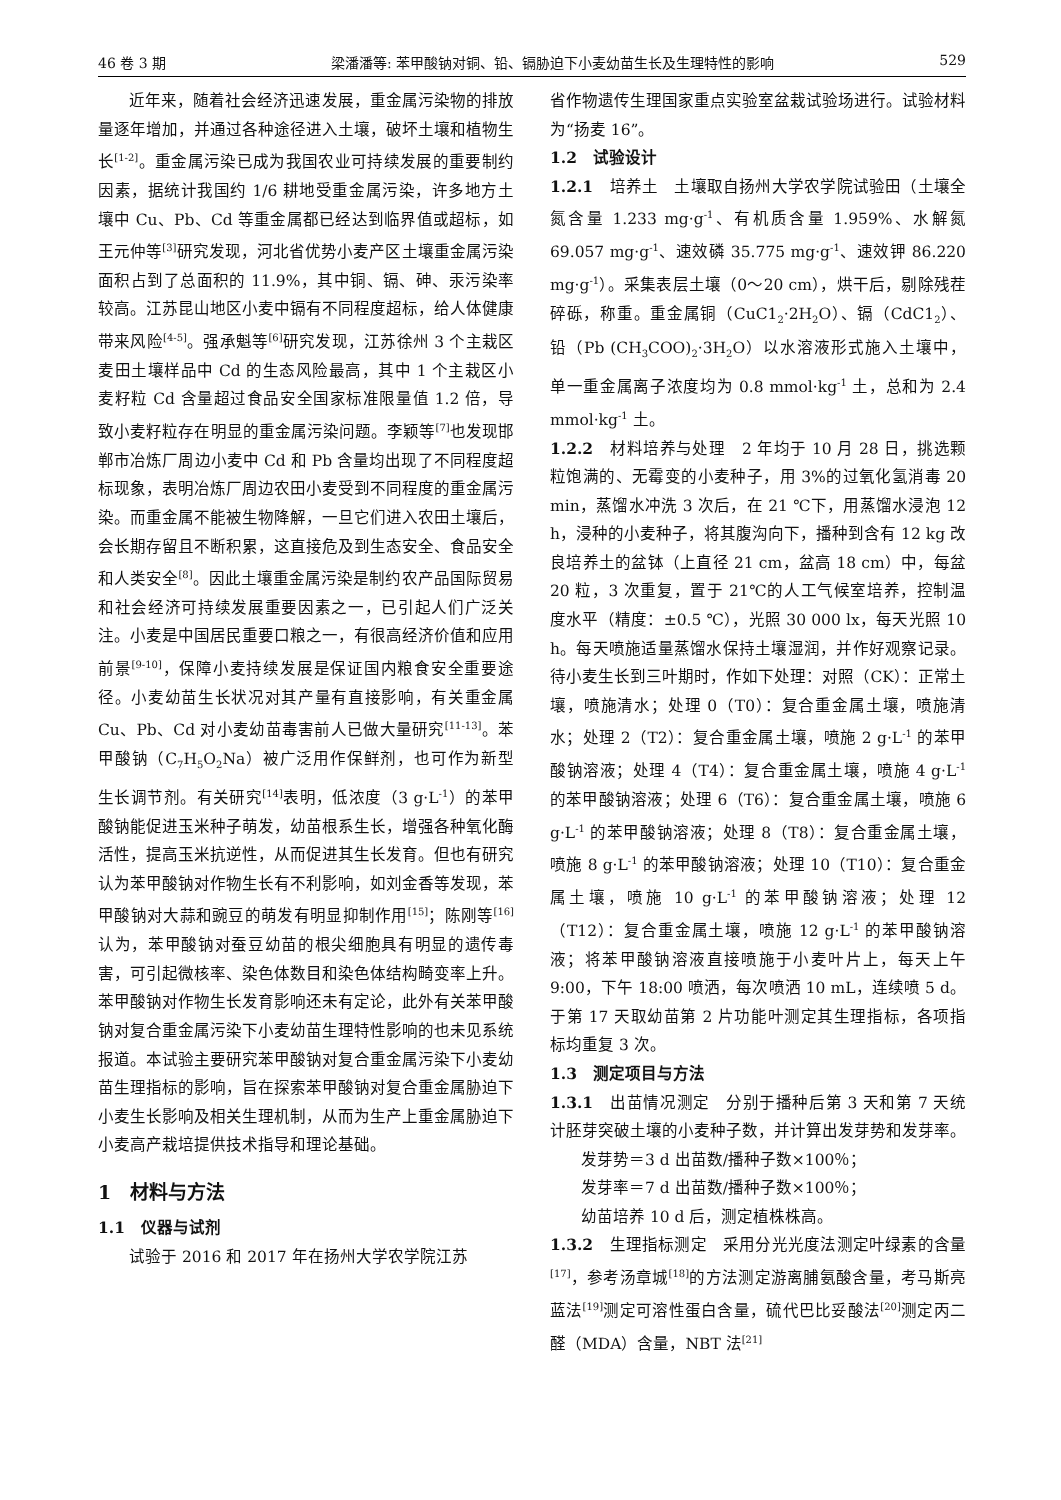46 卷 3 期 梁潘潘等: 苯甲酸钠对铜、铅、镉胁迫下小麦幼苗生长及生理特性的影响 529
近年来，随着社会经济迅速发展，重金属污染物的排放量逐年增加，并通过各种途径进入土壤，破坏土壤和植物生长<sup>[1-2]</sup>。重金属污染已成为我国农业可持续发展的重要制约因素，据统计我国约 1/6 耕地受重金属污染，许多地方土壤中 Cu、Pb、Cd 等重金属都已经达到临界值或超标，如王元仲等<sup>[3]</sup>研究发现，河北省优势小麦产区土壤重金属污染面积占到了总面积的 11.9%，其中铜、镉、砷、汞污染率较高。江苏昆山地区小麦中镉有不同程度超标，给人体健康带来风险<sup>[4-5]</sup>。强承魁等<sup>[6]</sup>研究发现，江苏徐州 3 个主栽区麦田土壤样品中 Cd 的生态风险最高，其中 1 个主栽区小麦籽粒 Cd 含量超过食品安全国家标准限量值 1.2 倍，导致小麦籽粒存在明显的重金属污染问题。李颖等<sup>[7]</sup>也发现邯郸市冶炼厂周边小麦中 Cd 和 Pb 含量均出现了不同程度超标现象，表明冶炼厂周边农田小麦受到不同程度的重金属污染。而重金属不能被生物降解，一旦它们进入农田土壤后，会长期存留且不断积累，这直接危及到生态安全、食品安全和人类安全<sup>[8]</sup>。因此土壤重金属污染是制约农产品国际贸易和社会经济可持续发展重要因素之一，已引起人们广泛关注。小麦是中国居民重要口粮之一，有很高经济价值和应用前景<sup>[9-10]</sup>，保障小麦持续发展是保证国内粮食安全重要途径。小麦幼苗生长状况对其产量有直接影响，有关重金属 Cu、Pb、Cd 对小麦幼苗毒害前人已做大量研究<sup>[11-13]</sup>。苯甲酸钠（C<sub>7</sub>H<sub>5</sub>O<sub>2</sub>Na）被广泛用作保鲜剂，也可作为新型生长调节剂。有关研究<sup>[14]</sup>表明，低浓度（3 g·L<sup>-1</sup>）的苯甲酸钠能促进玉米种子萌发，幼苗根系生长，增强各种氧化酶活性，提高玉米抗逆性，从而促进其生长发育。但也有研究认为苯甲酸钠对作物生长有不利影响，如刘金香等发现，苯甲酸钠对大蒜和豌豆的萌发有明显抑制作用<sup>[15]</sup>；陈刚等<sup>[16]</sup>认为，苯甲酸钠对蚕豆幼苗的根尖细胞具有明显的遗传毒害，可引起微核率、染色体数目和染色体结构畸变率上升。苯甲酸钠对作物生长发育影响还未有定论，此外有关苯甲酸钠对复合重金属污染下小麦幼苗生理特性影响的也未见系统报道。本试验主要研究苯甲酸钠对复合重金属污染下小麦幼苗生理指标的影响，旨在探索苯甲酸钠对复合重金属胁迫下小麦生长影响及相关生理机制，从而为生产上重金属胁迫下小麦高产栽培提供技术指导和理论基础。
1　材料与方法
1.1　仪器与试剂
试验于 2016 和 2017 年在扬州大学农学院江苏
省作物遗传生理国家重点实验室盆栽试验场进行。试验材料为“扬麦 16”。
1.2　试验设计
1.2.1　培养土　土壤取自扬州大学农学院试验田（土壤全氮含量 1.233 mg·g<sup>-1</sup>、有机质含量 1.959%、水解氮 69.057 mg·g<sup>-1</sup>、速效磷 35.775 mg·g<sup>-1</sup>、速效钾 86.220 mg·g<sup>-1</sup>）。采集表层土壤（0～20 cm），烘干后，剔除残茬碎砾，称重。重金属铜（CuC1<sub>2</sub>·2H<sub>2</sub>O）、镉（CdC1<sub>2</sub>）、铅（Pb (CH<sub>3</sub>COO)<sub>2</sub>·3H<sub>2</sub>O）以水溶液形式施入土壤中，单一重金属离子浓度均为 0.8 mmol·kg<sup>-1</sup> 土，总和为 2.4 mmol·kg<sup>-1</sup> 土。
1.2.2　材料培养与处理　2 年均于 10 月 28 日，挑选颗粒饱满的、无霉变的小麦种子，用 3%的过氧化氢消毒 20 min，蒸馏水冲洗 3 次后，在 21 ℃下，用蒸馏水浸泡 12 h，浸种的小麦种子，将其腹沟向下，播种到含有 12 kg 改良培养土的盆钵（上直径 21 cm，盆高 18 cm）中，每盆 20 粒，3 次重复，置于 21℃的人工气候室培养，控制温度水平（精度：±0.5 ℃），光照 30 000 lx，每天光照 10 h。每天喷施适量蒸馏水保持土壤湿润，并作好观察记录。待小麦生长到三叶期时，作如下处理：对照（CK）：正常土壤，喷施清水；处理 0（T0）：复合重金属土壤，喷施清水；处理 2（T2）：复合重金属土壤，喷施 2 g·L<sup>-1</sup> 的苯甲酸钠溶液；处理 4（T4）：复合重金属土壤，喷施 4 g·L<sup>-1</sup> 的苯甲酸钠溶液；处理 6（T6）：复合重金属土壤，喷施 6 g·L<sup>-1</sup> 的苯甲酸钠溶液；处理 8（T8）：复合重金属土壤，喷施 8 g·L<sup>-1</sup> 的苯甲酸钠溶液；处理 10（T10）：复合重金属土壤，喷施 10 g·L<sup>-1</sup> 的苯甲酸钠溶液；处理 12（T12）：复合重金属土壤，喷施 12 g·L<sup>-1</sup> 的苯甲酸钠溶液；将苯甲酸钠溶液直接喷施于小麦叶片上，每天上午 9:00，下午 18:00 喷洒，每次喷洒 10 mL，连续喷 5 d。于第 17 天取幼苗第 2 片功能叶测定其生理指标，各项指标均重复 3 次。
1.3　测定项目与方法
1.3.1　出苗情况测定　分别于播种后第 3 天和第 7 天统计胚芽突破土壤的小麦种子数，并计算出发芽势和发芽率。
发芽势＝3 d 出苗数/播种子数×100％；
发芽率＝7 d 出苗数/播种子数×100％；
幼苗培养 10 d 后，测定植株株高。
1.3.2　生理指标测定　采用分光光度法测定叶绿素的含量<sup>[17]</sup>，参考汤章城<sup>[18]</sup>的方法测定游离脯氨酸含量，考马斯亮蓝法<sup>[19]</sup>测定可溶性蛋白含量，硫代巴比妥酸法<sup>[20]</sup>测定丙二醛（MDA）含量，NBT 法<sup>[21]</sup>